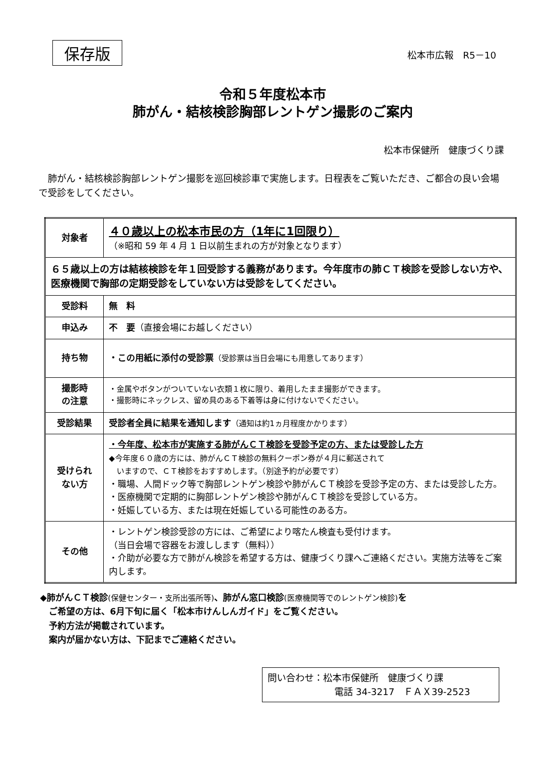保存版
松本市広報　R5－10
令和５年度松本市
肺がん・結核検診胸部レントゲン撮影のご案内
松本市保健所　健康づくり課
肺がん・結核検診胸部レントゲン撮影を巡回検診車で実施します。日程表をご覧いただき、ご都合の良い会場で受診をしてください。
| 対象者 | ４０歳以上の松本市民の方（1年に1回限り） （※昭和 59 年 4 月 1 日以前生まれの方が対象となります） |
| ６５歳以上の方は結核検診を年１回受診する義務があります。今年度市の肺ＣＴ検診を受診しない方や、医療機関で胸部の定期受診をしていない方は受診をしてください。 | |
| 受診料 | 無 料 |
| 申込み | 不 要 （直接会場にお越しください） |
| 持ち物 | ・この用紙に添付の受診票 （受診票は当日会場にも用意してあります） |
| 撮影時 の注意 | ・金属やボタンがついていない衣類１枚に限り、着用したまま撮影ができます。 ・撮影時にネックレス、留め具のある下着等は身に付けないでください。 |
| 受診結果 | 受診者全員に結果を通知します （通知は約1ヵ月程度かかります） |
| 受けられ ない方 | ・今年度、松本市が実施する肺がんＣＴ検診を受診予定の方、または受診した方 ◆今年度６０歳の方には、肺がんＣＴ検診の無料クーポン券が４月に郵送されて いますので、ＣＴ検診をおすすめします。（別途予約が必要です） ・職場、人間ドック等で胸部レントゲン検診や肺がんＣＴ検診を受診予定の方、または受診した方。 ・医療機関で定期的に胸部レントゲン検診や肺がんＣＴ検診を受診している方。 ・妊娠している方、または現在妊娠している可能性のある方。 |
| その他 | ・レントゲン検診受診の方には、ご希望により喀たん検査も受付けます。 （当日会場で容器をお渡しします（無料）） ・介助が必要な方で肺がん検診を希望する方は、健康づくり課へご連絡ください。実施方法等をご案内します。 |
◆肺がんＣＴ検診(保健センター・支所出張所等)、肺がん窓口検診(医療機関等でのレントゲン検診) を
　ご希望の方は、6月下旬に届く「松本市けんしんガイド」をご覧ください。
　予約方法が掲載されています。
　案内が届かない方は、下記までご連絡ください。
問い合わせ：松本市保健所　健康づくり課
電話 34-3217　ＦＡＸ39-2523